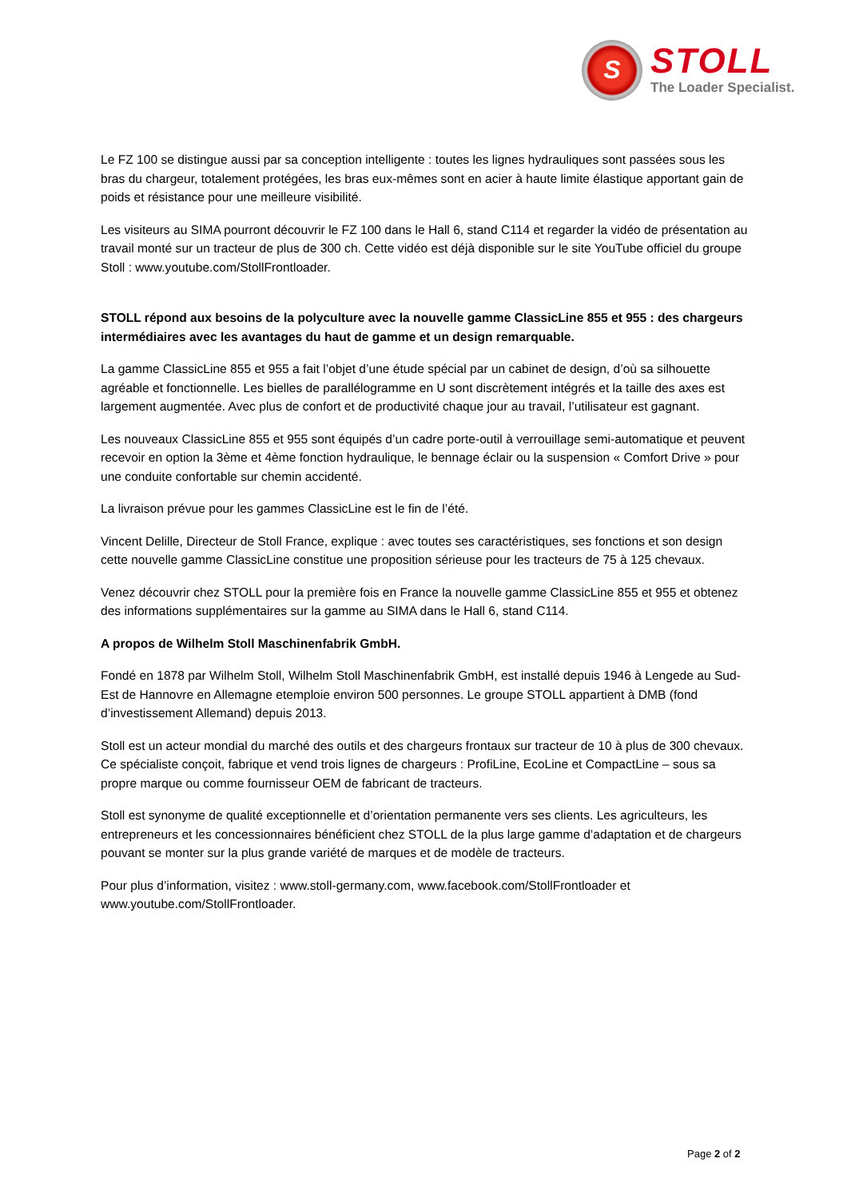S
STOLL
The Loader Specialist.
Le FZ 100 se distingue aussi par sa conception intelligente : toutes les lignes hydrauliques sont passées sous les bras du chargeur, totalement protégées, les bras eux-mêmes sont en acier à haute limite élastique apportant gain de poids et résistance pour une meilleure visibilité.
Les visiteurs au SIMA pourront découvrir le FZ 100 dans le Hall 6, stand C114 et regarder la vidéo de présentation au travail monté sur un tracteur de plus de 300 ch. Cette vidéo est déjà disponible sur le site YouTube officiel du groupe Stoll : www.youtube.com/StollFrontloader.
STOLL répond aux besoins de la polyculture avec la nouvelle gamme ClassicLine 855 et 955 : des chargeurs intermédiaires avec les avantages du haut de gamme et un design remarquable.
La gamme ClassicLine 855 et 955 a fait l’objet d’une étude spécial par un cabinet de design, d’où sa silhouette agréable et fonctionnelle. Les bielles de parallélogramme en U sont discrètement intégrés et la taille des axes est largement augmentée. Avec plus de confort et de productivité chaque jour au travail, l’utilisateur est gagnant.
Les nouveaux ClassicLine 855 et 955 sont équipés d’un cadre porte-outil à verrouillage semi-automatique et peuvent recevoir en option la 3ème et 4ème fonction hydraulique, le bennage éclair ou la suspension « Comfort Drive » pour une conduite confortable sur chemin accidenté.
La livraison prévue pour les gammes ClassicLine est le fin de l’été.
Vincent Delille, Directeur de Stoll France, explique : avec toutes ses caractéristiques, ses fonctions et son design cette nouvelle gamme ClassicLine constitue une proposition sérieuse pour les tracteurs de 75 à 125 chevaux.
Venez découvrir chez STOLL pour la première fois en France la nouvelle gamme ClassicLine 855 et 955 et obtenez des informations supplémentaires sur la gamme au SIMA dans le Hall 6, stand C114.
A propos de Wilhelm Stoll Maschinenfabrik GmbH.
Fondé en 1878 par Wilhelm Stoll, Wilhelm Stoll Maschinenfabrik GmbH, est installé depuis 1946 à Lengede au Sud-Est de Hannovre en Allemagne etemploie environ 500 personnes. Le groupe STOLL appartient à DMB (fond d’investissement Allemand) depuis 2013.
Stoll est un acteur mondial du marché des outils et des chargeurs frontaux sur tracteur de 10 à plus de 300 chevaux. Ce spécialiste conçoit, fabrique et vend trois lignes de chargeurs : ProfiLine, EcoLine et CompactLine – sous sa propre marque ou comme fournisseur OEM de fabricant de tracteurs.
Stoll est synonyme de qualité exceptionnelle et d’orientation permanente vers ses clients. Les agriculteurs, les entrepreneurs et les concessionnaires bénéficient chez STOLL de la plus large gamme d’adaptation et de chargeurs pouvant se monter sur la plus grande variété de marques et de modèle de tracteurs.
Pour plus d’information, visitez : www.stoll-germany.com, www.facebook.com/StollFrontloader et www.youtube.com/StollFrontloader.
Page 2 of 2